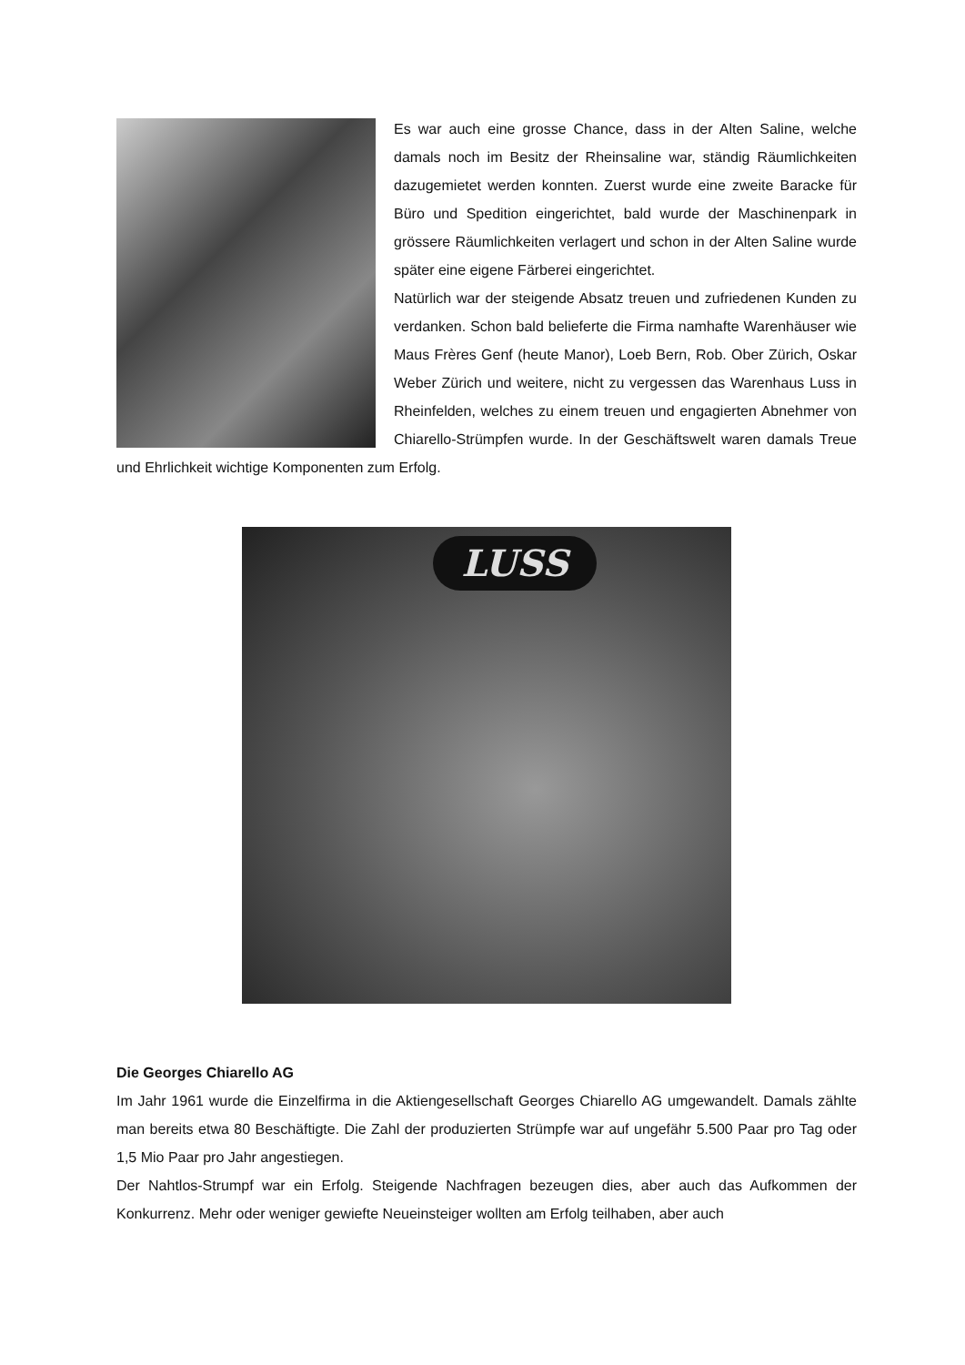Es war auch eine grosse Chance, dass in der Alten Saline, welche damals noch im Besitz der Rheinsaline war, ständig Räumlichkeiten dazugemietet werden konnten. Zuerst wurde eine zweite Baracke für Büro und Spedition eingerichtet, bald wurde der Maschinenpark in grössere Räumlichkeiten verlagert und schon in der Alten Saline wurde später eine eigene Färberei eingerichtet.
Natürlich war der steigende Absatz treuen und zufriedenen Kunden zu verdanken. Schon bald belieferte die Firma namhafte Warenhäuser wie Maus Frères Genf (heute Manor), Loeb Bern, Rob. Ober Zürich, Oskar Weber Zürich und weitere, nicht zu vergessen das Warenhaus Luss in Rheinfelden, welches zu einem treuen und engagierten Abnehmer von Chiarello-Strümpfen wurde. In der Geschäftswelt waren damals Treue und Ehrlichkeit wichtige Komponenten zum Erfolg.
LUSS
Die Georges Chiarello AG
Im Jahr 1961 wurde die Einzelfirma in die Aktiengesellschaft Georges Chiarello AG umgewandelt. Damals zählte man bereits etwa 80 Beschäftigte. Die Zahl der produzierten Strümpfe war auf ungefähr 5.500 Paar pro Tag oder 1,5 Mio Paar pro Jahr angestiegen.
Der Nahtlos-Strumpf war ein Erfolg. Steigende Nachfragen bezeugen dies, aber auch das Aufkommen der Konkurrenz. Mehr oder weniger gewiefte Neueinsteiger wollten am Erfolg teilhaben, aber auch